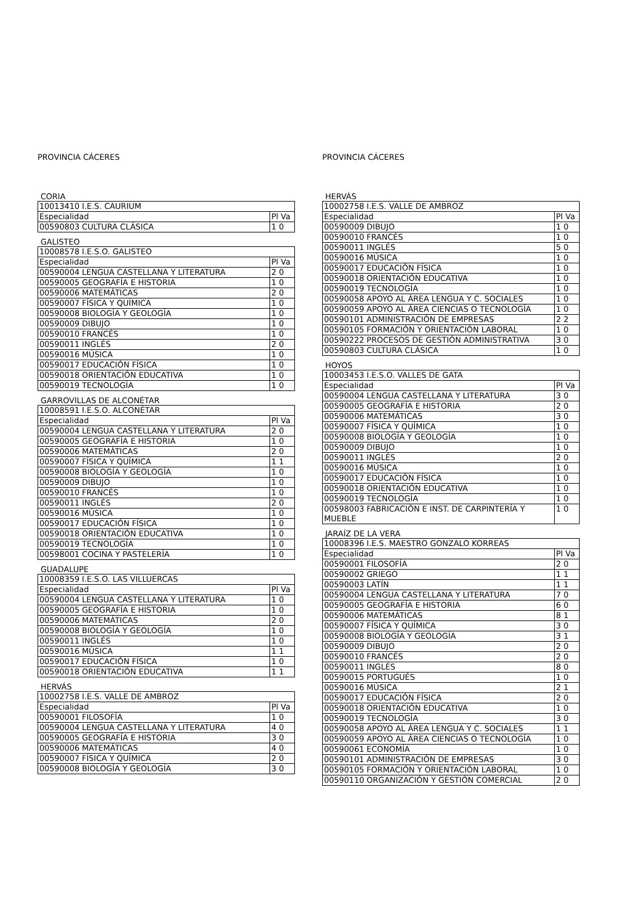PROVINCIA CÁCERES
CORIA
| 10013410 I.E.S. CAURIUM | |
| Especialidad | Pl Va |
| 00590803 CULTURA CLÁSICA | 1 0 |
GALISTEO
| 10008578 I.E.S.O. GALISTEO | |
| Especialidad | Pl Va |
| 00590004 LENGUA CASTELLANA Y LITERATURA | 2 0 |
| 00590005 GEOGRAFÍA E HISTORIA | 1 0 |
| 00590006 MATEMÁTICAS | 2 0 |
| 00590007 FÍSICA Y QUÍMICA | 1 0 |
| 00590008 BIOLOGÍA Y GEOLOGÍA | 1 0 |
| 00590009 DIBUJO | 1 0 |
| 00590010 FRANCÉS | 1 0 |
| 00590011 INGLÉS | 2 0 |
| 00590016 MÚSICA | 1 0 |
| 00590017 EDUCACIÓN FÍSICA | 1 0 |
| 00590018 ORIENTACIÓN EDUCATIVA | 1 0 |
| 00590019 TECNOLOGÍA | 1 0 |
GARROVILLAS DE ALCONÉTAR
| 10008591 I.E.S.O. ALCONÉTAR | |
| Especialidad | Pl Va |
| 00590004 LENGUA CASTELLANA Y LITERATURA | 2 0 |
| 00590005 GEOGRAFÍA E HISTORIA | 1 0 |
| 00590006 MATEMÁTICAS | 2 0 |
| 00590007 FÍSICA Y QUÍMICA | 1 1 |
| 00590008 BIOLOGÍA Y GEOLOGÍA | 1 0 |
| 00590009 DIBUJO | 1 0 |
| 00590010 FRANCÉS | 1 0 |
| 00590011 INGLÉS | 2 0 |
| 00590016 MÚSICA | 1 0 |
| 00590017 EDUCACIÓN FÍSICA | 1 0 |
| 00590018 ORIENTACIÓN EDUCATIVA | 1 0 |
| 00590019 TECNOLOGÍA | 1 0 |
| 00598001 COCINA Y PASTELERÍA | 1 0 |
GUADALUPE
| 10008359 I.E.S.O. LAS VILLUERCAS | |
| Especialidad | Pl Va |
| 00590004 LENGUA CASTELLANA Y LITERATURA | 1 0 |
| 00590005 GEOGRAFÍA E HISTORIA | 1 0 |
| 00590006 MATEMÁTICAS | 2 0 |
| 00590008 BIOLOGÍA Y GEOLOGÍA | 1 0 |
| 00590011 INGLÉS | 1 0 |
| 00590016 MÚSICA | 1 1 |
| 00590017 EDUCACIÓN FÍSICA | 1 0 |
| 00590018 ORIENTACIÓN EDUCATIVA | 1 1 |
HERVÁS
| 10002758 I.E.S. VALLE DE AMBROZ | |
| Especialidad | Pl Va |
| 00590001 FILOSOFÍA | 1 0 |
| 00590004 LENGUA CASTELLANA Y LITERATURA | 4 0 |
| 00590005 GEOGRAFÍA E HISTORIA | 3 0 |
| 00590006 MATEMÁTICAS | 4 0 |
| 00590007 FÍSICA Y QUÍMICA | 2 0 |
| 00590008 BIOLOGÍA Y GEOLOGÍA | 3 0 |
PROVINCIA CÁCERES
HERVÁS
| 10002758 I.E.S. VALLE DE AMBROZ | |
| Especialidad | Pl Va |
| 00590009 DIBUJO | 1 0 |
| 00590010 FRANCÉS | 1 0 |
| 00590011 INGLÉS | 5 0 |
| 00590016 MÚSICA | 1 0 |
| 00590017 EDUCACIÓN FÍSICA | 1 0 |
| 00590018 ORIENTACIÓN EDUCATIVA | 1 0 |
| 00590019 TECNOLOGÍA | 1 0 |
| 00590058 APOYO AL ÁREA LENGUA Y C. SOCIALES | 1 0 |
| 00590059 APOYO AL ÁREA CIENCIAS O TECNOLOGÍA | 1 0 |
| 00590101 ADMINISTRACIÓN DE EMPRESAS | 2 2 |
| 00590105 FORMACIÓN Y ORIENTACIÓN LABORAL | 1 0 |
| 00590222 PROCESOS DE GESTIÓN ADMINISTRATIVA | 3 0 |
| 00590803 CULTURA CLÁSICA | 1 0 |
HOYOS
| 10003453 I.E.S.O. VALLES DE GATA | |
| Especialidad | Pl Va |
| 00590004 LENGUA CASTELLANA Y LITERATURA | 3 0 |
| 00590005 GEOGRAFÍA E HISTORIA | 2 0 |
| 00590006 MATEMÁTICAS | 3 0 |
| 00590007 FÍSICA Y QUÍMICA | 1 0 |
| 00590008 BIOLOGÍA Y GEOLOGÍA | 1 0 |
| 00590009 DIBUJO | 1 0 |
| 00590011 INGLÉS | 2 0 |
| 00590016 MÚSICA | 1 0 |
| 00590017 EDUCACIÓN FÍSICA | 1 0 |
| 00590018 ORIENTACIÓN EDUCATIVA | 1 0 |
| 00590019 TECNOLOGÍA | 1 0 |
| 00598003 FABRICACIÓN E INST. DE CARPINTERÍA Y MUEBLE | 1 0 |
JARAÍZ DE LA VERA
| 10008396 I.E.S. MAESTRO GONZALO KORREAS | |
| Especialidad | Pl Va |
| 00590001 FILOSOFÍA | 2 0 |
| 00590002 GRIEGO | 1 1 |
| 00590003 LATÍN | 1 1 |
| 00590004 LENGUA CASTELLANA Y LITERATURA | 7 0 |
| 00590005 GEOGRAFÍA E HISTORIA | 6 0 |
| 00590006 MATEMÁTICAS | 8 1 |
| 00590007 FÍSICA Y QUÍMICA | 3 0 |
| 00590008 BIOLOGÍA Y GEOLOGÍA | 3 1 |
| 00590009 DIBUJO | 2 0 |
| 00590010 FRANCÉS | 2 0 |
| 00590011 INGLÉS | 8 0 |
| 00590015 PORTUGUÉS | 1 0 |
| 00590016 MÚSICA | 2 1 |
| 00590017 EDUCACIÓN FÍSICA | 2 0 |
| 00590018 ORIENTACIÓN EDUCATIVA | 1 0 |
| 00590019 TECNOLOGÍA | 3 0 |
| 00590058 APOYO AL ÁREA LENGUA Y C. SOCIALES | 1 1 |
| 00590059 APOYO AL ÁREA CIENCIAS O TECNOLOGÍA | 1 0 |
| 00590061 ECONOMÍA | 1 0 |
| 00590101 ADMINISTRACIÓN DE EMPRESAS | 3 0 |
| 00590105 FORMACIÓN Y ORIENTACIÓN LABORAL | 1 0 |
| 00590110 ORGANIZACIÓN Y GESTIÓN COMERCIAL | 2 0 |